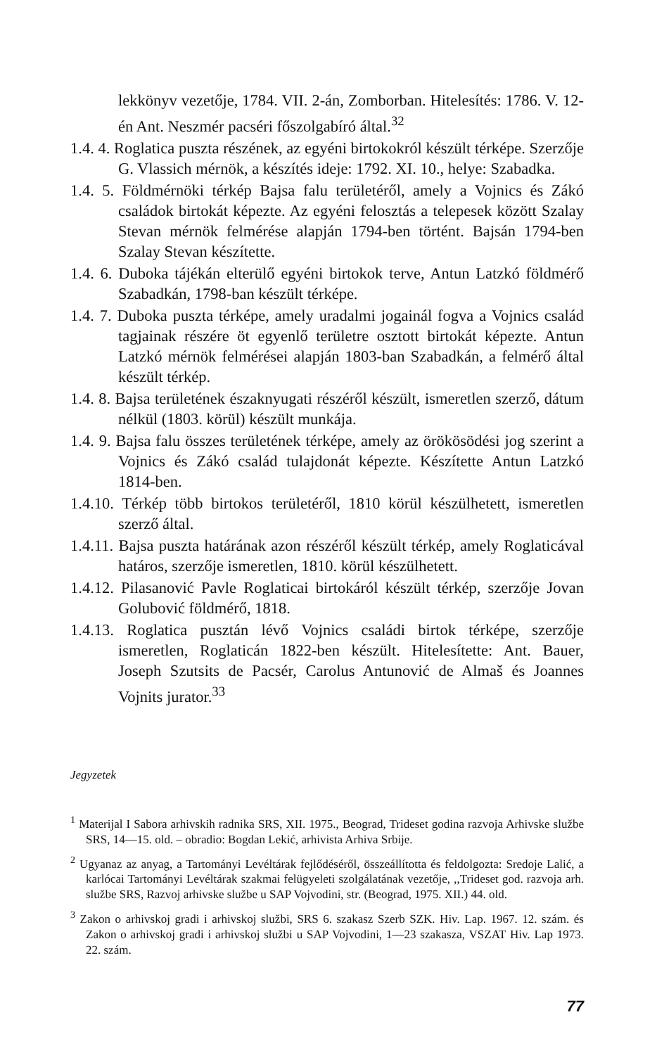lekkönyv vezetője, 1784. VII. 2-án, Zomborban. Hitelesítés: 1786. V. 12-én Ant. Neszmér pacséri főszolgabíró által.<sup>32</sup>
1.4. 4. Roglatica puszta részének, az egyéni birtokokról készült térképe. Szerzője G. Vlassich mérnök, a készítés ideje: 1792. XI. 10., helye: Szabadka.
1.4. 5. Földmérnöki térkép Bajsa falu területéről, amely a Vojnics és Zákó családok birtokát képezte. Az egyéni felosztás a telepesek között Szalay Stevan mérnök felmérése alapján 1794-ben történt. Bajsán 1794-ben Szalay Stevan készítette.
1.4. 6. Duboka tájékán elterülő egyéni birtokok terve, Antun Latzkó földmérő Szabadkán, 1798-ban készült térképe.
1.4. 7. Duboka puszta térképe, amely uradalmi jogainál fogva a Vojnics család tagjainak részére öt egyenlő területre osztott birtokát képezte. Antun Latzkó mérnök felmérései alapján 1803-ban Szabadkán, a felmérő által készült térkép.
1.4. 8. Bajsa területének északnyugati részéről készült, ismeretlen szerző, dátum nélkül (1803. körül) készült munkája.
1.4. 9. Bajsa falu összes területének térképe, amely az örökösödési jog szerint a Vojnics és Zákó család tulajdonát képezte. Készítette Antun Latzkó 1814-ben.
1.4.10. Térkép több birtokos területéről, 1810 körül készülhetett, ismeretlen szerző által.
1.4.11. Bajsa puszta határának azon részéről készült térkép, amely Roglaticával határos, szerzője ismeretlen, 1810. körül készülhetett.
1.4.12. Pilasanović Pavle Roglaticai birtokáról készült térkép, szerzője Jovan Golubović földmérő, 1818.
1.4.13. Roglatica pusztán lévő Vojnics családi birtok térképe, szerzője ismeretlen, Roglaticán 1822-ben készült. Hitelesítette: Ant. Bauer, Joseph Szutsits de Pacsér, Carolus Antunović de Almaš és Joannes Vojnits jurator.<sup>33</sup>
Jegyzetek
<sup>1</sup> Materijal I Sabora arhivskih radnika SRS, XII. 1975., Beograd, Trideset godina razvoja Arhivske službe SRS, 14—15. old. – obradio: Bogdan Lekić, arhivista Arhiva Srbije.
<sup>2</sup> Ugyanaz az anyag, a Tartományi Levéltárak fejlődéséről, összeállította és feldolgozta: Sredoje Lalić, a karlócai Tartományi Levéltárak szakmai felügyeleti szolgálatának vezetője, ,,Trideset god. razvoja arh. službe SRS, Razvoj arhivske službe u SAP Vojvodini, str. (Beograd, 1975. XII.) 44. old.
<sup>3</sup> Zakon o arhivskoj gradi i arhivskoj službi, SRS 6. szakasz Szerb SZK. Hiv. Lap. 1967. 12. szám. és Zakon o arhivskoj gradi i arhivskoj službi u SAP Vojvodini, 1—23 szakasza, VSZAT Hiv. Lap 1973. 22. szám.
77